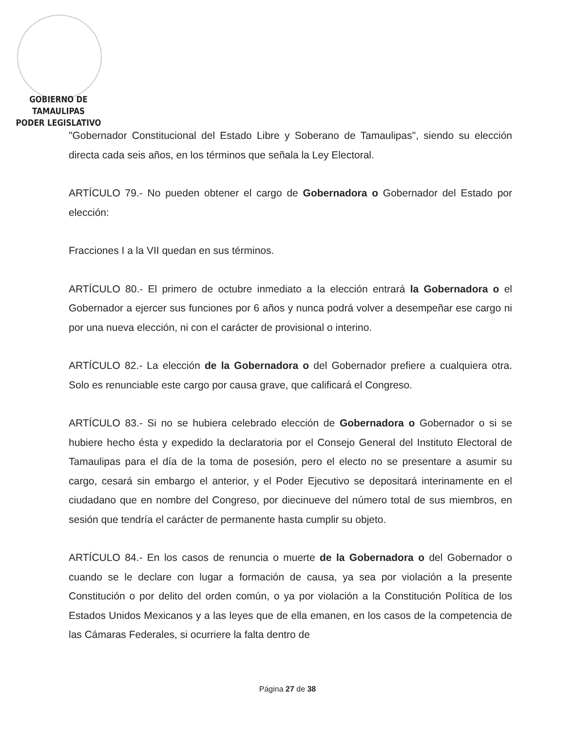GOBIERNO DE TAMAULIPAS
PODER LEGISLATIVO
"Gobernador Constitucional del Estado Libre y Soberano de Tamaulipas", siendo su elección directa cada seis años, en los términos que señala la Ley Electoral.
ARTÍCULO 79.- No pueden obtener el cargo de Gobernadora o Gobernador del Estado por elección:
Fracciones I a la VII quedan en sus términos.
ARTÍCULO 80.- El primero de octubre inmediato a la elección entrará la Gobernadora o el Gobernador a ejercer sus funciones por 6 años y nunca podrá volver a desempeñar ese cargo ni por una nueva elección, ni con el carácter de provisional o interino.
ARTÍCULO 82.- La elección de la Gobernadora o del Gobernador prefiere a cualquiera otra. Solo es renunciable este cargo por causa grave, que calificará el Congreso.
ARTÍCULO 83.- Si no se hubiera celebrado elección de Gobernadora o Gobernador o si se hubiere hecho ésta y expedido la declaratoria por el Consejo General del Instituto Electoral de Tamaulipas para el día de la toma de posesión, pero el electo no se presentare a asumir su cargo, cesará sin embargo el anterior, y el Poder Ejecutivo se depositará interinamente en el ciudadano que en nombre del Congreso, por diecinueve del número total de sus miembros, en sesión que tendría el carácter de permanente hasta cumplir su objeto.
ARTÍCULO 84.- En los casos de renuncia o muerte de la Gobernadora o del Gobernador o cuando se le declare con lugar a formación de causa, ya sea por violación a la presente Constitución o por delito del orden común, o ya por violación a la Constitución Política de los Estados Unidos Mexicanos y a las leyes que de ella emanen, en los casos de la competencia de las Cámaras Federales, si ocurriere la falta dentro de
Página 27 de 38